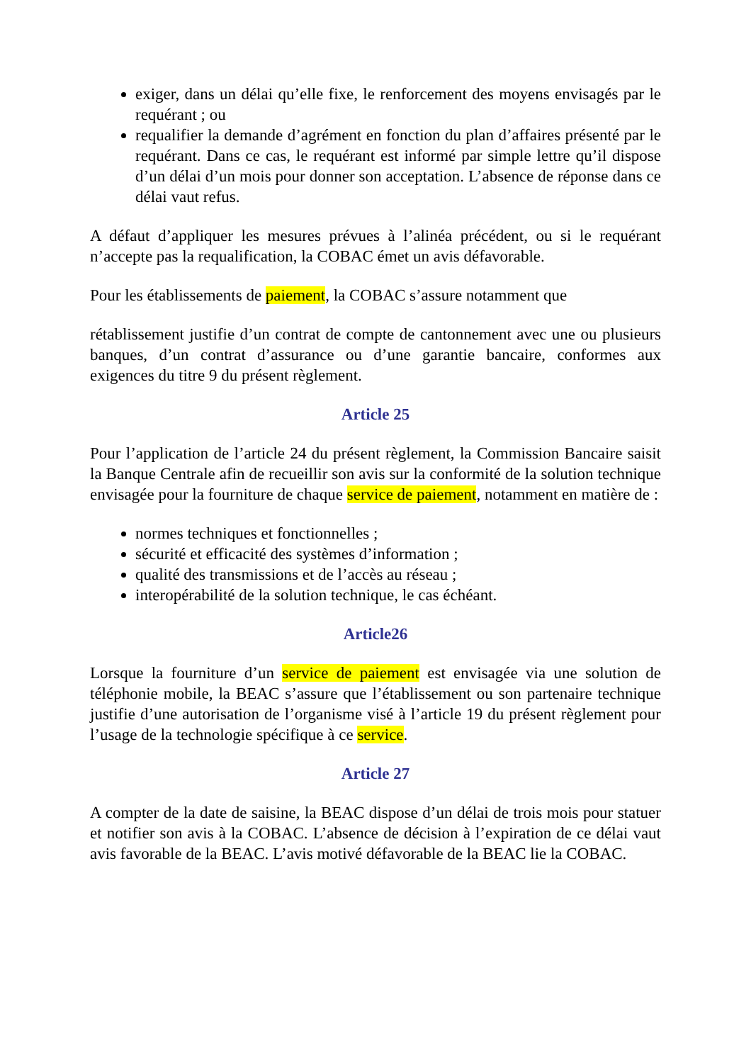exiger, dans un délai qu’elle fixe, le renforcement des moyens envisagés par le requérant ; ou
requalifier la demande d’agrément en fonction du plan d’affaires présenté par le requérant. Dans ce cas, le requérant est informé par simple lettre qu’il dispose d’un délai d’un mois pour donner son acceptation. L’absence de réponse dans ce délai vaut refus.
A défaut d’appliquer les mesures prévues à l’alinéa précédent, ou si le requérant n’accepte pas la requalification, la COBAC émet un avis défavorable.
Pour les établissements de paiement, la COBAC s’assure notamment que
rétablissement justifie d’un contrat de compte de cantonnement avec une ou plusieurs banques, d’un contrat d’assurance ou d’une garantie bancaire, conformes aux exigences du titre 9 du présent règlement.
Article 25
Pour l’application de l’article 24 du présent règlement, la Commission Bancaire saisit la Banque Centrale afin de recueillir son avis sur la conformité de la solution technique envisagée pour la fourniture de chaque service de paiement, notamment en matière de :
normes techniques et fonctionnelles ;
sécurité et efficacité des systèmes d’information ;
qualité des transmissions et de l’accès au réseau ;
interopérabilité de la solution technique, le cas échéant.
Article26
Lorsque la fourniture d’un service de paiement est envisagée via une solution de téléphonie mobile, la BEAC s’assure que l’établissement ou son partenaire technique justifie d’une autorisation de l’organisme visé à l’article 19 du présent règlement pour l’usage de la technologie spécifique à ce service.
Article 27
A compter de la date de saisine, la BEAC dispose d’un délai de trois mois pour statuer et notifier son avis à la COBAC. L’absence de décision à l’expiration de ce délai vaut avis favorable de la BEAC. L’avis motivé défavorable de la BEAC lie la COBAC.